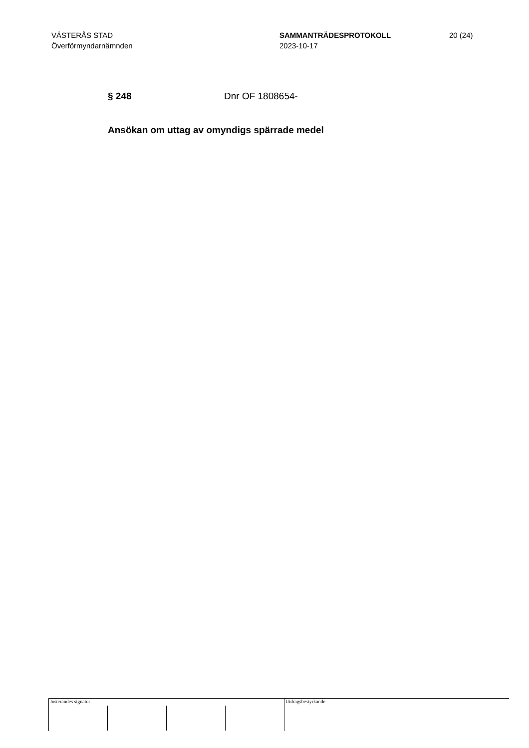VÄSTERÅS STAD
Överförmyndarnämnden
SAMMANTRÄDESPROTOKOLL
2023-10-17
20 (24)
§ 248 Dnr OF 1808654-
Ansökan om uttag av omyndigs spärrade medel
Justerandes signatur
Utdragsbestyrkande